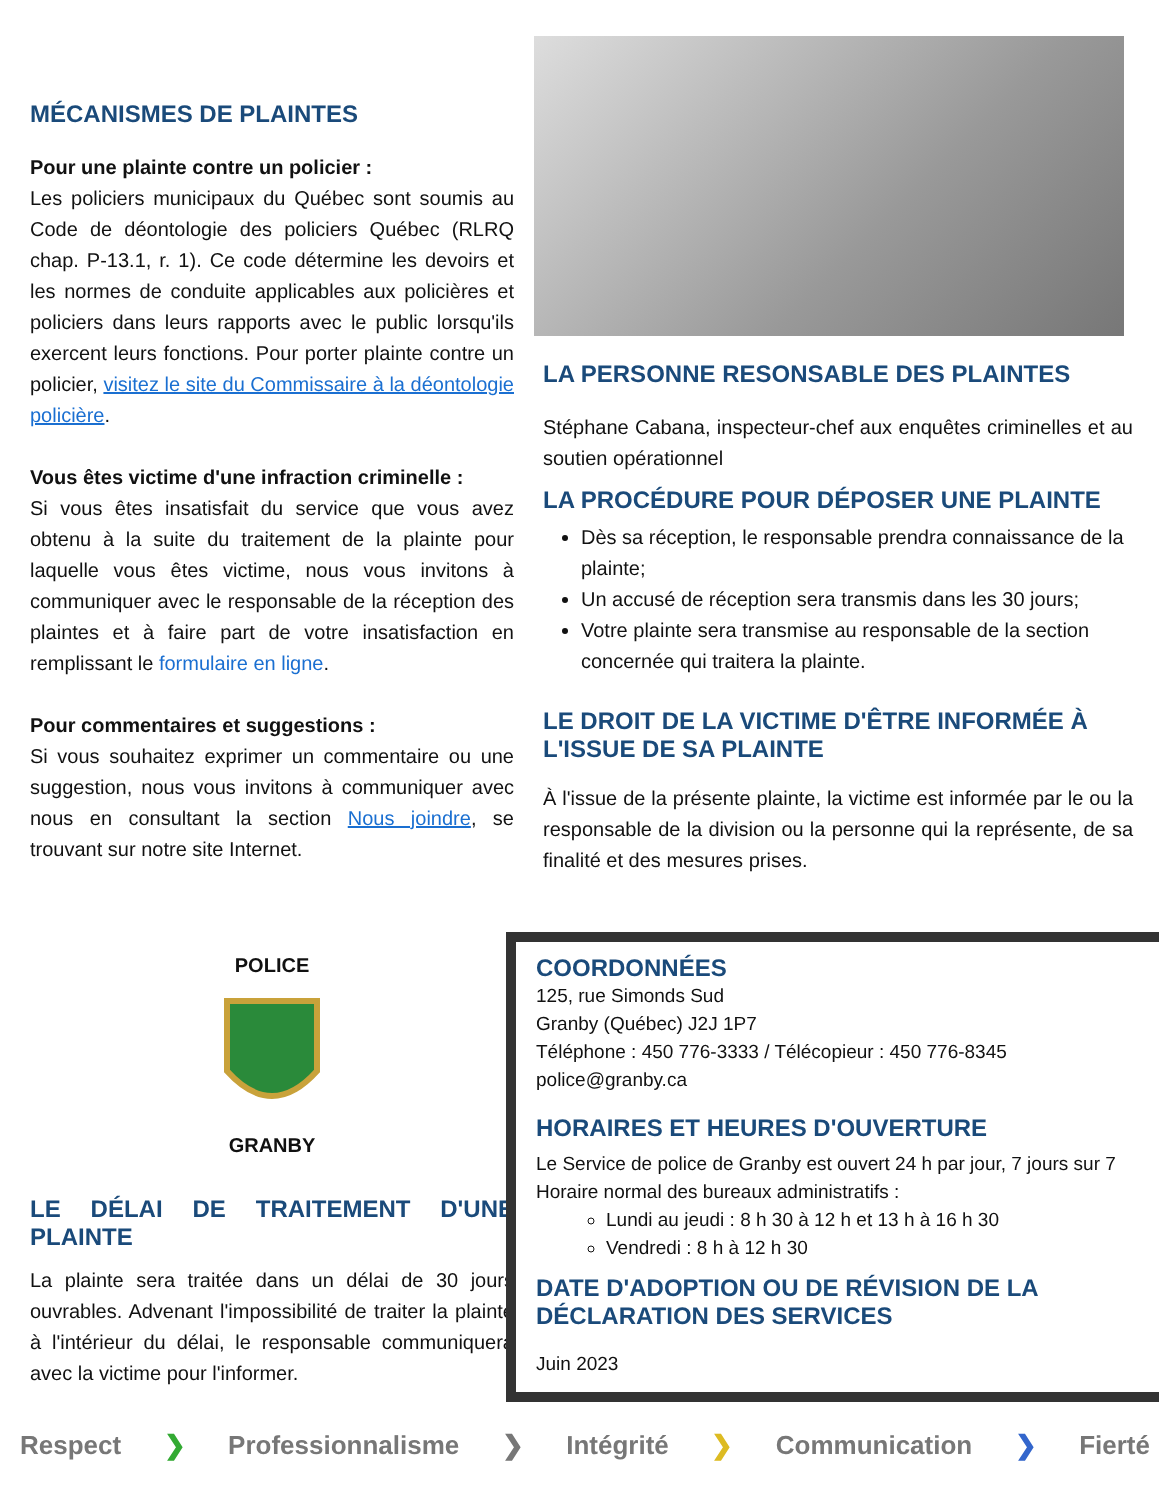MÉCANISMES DE PLAINTES
Pour une plainte contre un policier :
Les policiers municipaux du Québec sont soumis au Code de déontologie des policiers Québec (RLRQ chap. P-13.1, r. 1). Ce code détermine les devoirs et les normes de conduite applicables aux policières et policiers dans leurs rapports avec le public lorsqu'ils exercent leurs fonctions. Pour porter plainte contre un policier, visitez le site du Commissaire à la déontologie policière.
Vous êtes victime d'une infraction criminelle :
Si vous êtes insatisfait du service que vous avez obtenu à la suite du traitement de la plainte pour laquelle vous êtes victime, nous vous invitons à communiquer avec le responsable de la réception des plaintes et à faire part de votre insatisfaction en remplissant le formulaire en ligne.
Pour commentaires et suggestions :
Si vous souhaitez exprimer un commentaire ou une suggestion, nous vous invitons à communiquer avec nous en consultant la section Nous joindre, se trouvant sur notre site Internet.
POLICE
GRANBY
LE DÉLAI DE TRAITEMENT D'UNE PLAINTE
La plainte sera traitée dans un délai de 30 jours ouvrables. Advenant l'impossibilité de traiter la plainte à l'intérieur du délai, le responsable communiquera avec la victime pour l'informer.
LA PERSONNE RESONSABLE DES PLAINTES
Stéphane Cabana, inspecteur-chef aux enquêtes criminelles et au soutien opérationnel
LA PROCÉDURE POUR DÉPOSER UNE PLAINTE
Dès sa réception, le responsable prendra connaissance de la plainte;
Un accusé de réception sera transmis dans les 30 jours;
Votre plainte sera transmise au responsable de la section concernée qui traitera la plainte.
LE DROIT DE LA VICTIME D'ÊTRE INFORMÉE À L'ISSUE DE SA PLAINTE
À l'issue de la présente plainte, la victime est informée par le ou la responsable de la division ou la personne qui la représente, de sa finalité et des mesures prises.
COORDONNÉES
125, rue Simonds Sud
Granby (Québec) J2J 1P7
Téléphone : 450 776-3333 / Télécopieur : 450 776-8345
police@granby.ca
HORAIRES ET HEURES D'OUVERTURE
Le Service de police de Granby est ouvert 24 h par jour, 7 jours sur 7
Horaire normal des bureaux administratifs :
Lundi au jeudi : 8 h 30 à 12 h et 13 h à 16 h 30
Vendredi : 8 h à 12 h 30
DATE D'ADOPTION OU DE RÉVISION DE LA DÉCLARATION DES SERVICES
Juin 2023
Respect ❯ Professionnalisme ❯ Intégrité ❯ Communication ❯ Fierté